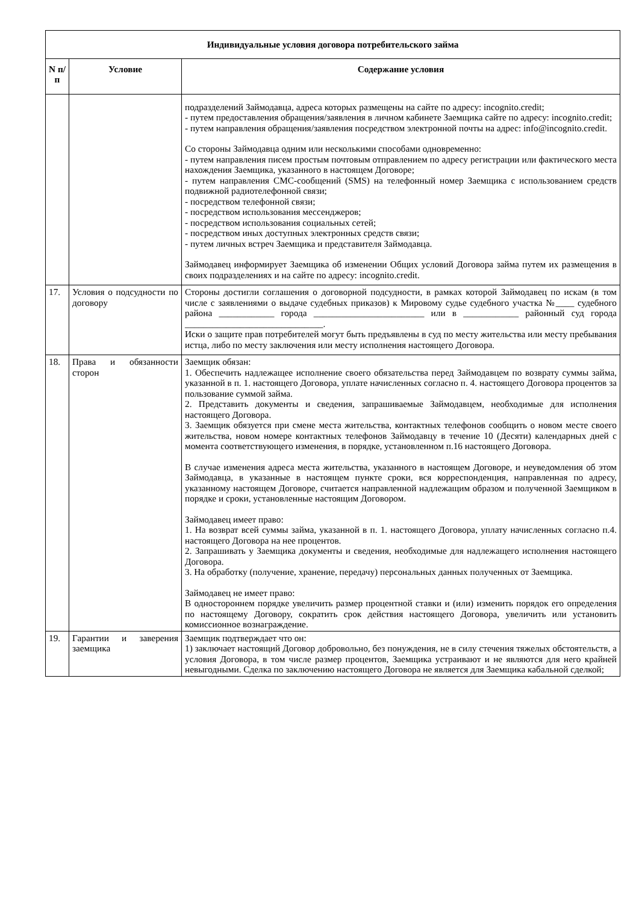| Индивидуальные условия договора потребительского займа | | |
| --- | --- | --- |
| N п/п | Условие | Содержание условия |
| | | подразделений Займодавца, адреса которых размещены на сайте по адресу: incognito.credit; - путем предоставления обращения/заявления в личном кабинете Заемщика сайте по адресу: incognito.credit; - путем направления обращения/заявления посредством электронной почты на адрес: info@incognito.credit. Со стороны Займодавца одним или несколькими способами одновременно: - путем направления писем простым почтовым отправлением по адресу регистрации или фактического места нахождения Заемщика, указанного в настоящем Договоре; - путем направления СМС-сообщений (SMS) на телефонный номер Заемщика с использованием средств подвижной радиотелефонной связи; - посредством телефонной связи; - посредством использования мессенджеров; - посредством использования социальных сетей; - посредством иных доступных электронных средств связи; - путем личных встреч Заемщика и представителя Займодавца. Займодавец информирует Заемщика об изменении Общих условий Договора займа путем их размещения в своих подразделениях и на сайте по адресу: incognito.credit. |
| 17. | Условия о подсудности по договору | Стороны достигли соглашения о договорной подсудности, в рамках которой Займодавец по искам (в том числе с заявлениями о выдаче судебных приказов) к Мировому судье судебного участка №____ судебного района ____________ города ________________________ или в ____________ районный суд города ______________________________. Иски о защите прав потребителей могут быть предъявлены в суд по месту жительства или месту пребывания истца, либо по месту заключения или месту исполнения настоящего Договора. |
| 18. | Права и обязанности сторон | Заемщик обязан: 1. Обеспечить надлежащее исполнение своего обязательства перед Займодавцем по возврату суммы займа, указанной в п. 1. настоящего Договора, уплате начисленных согласно п. 4. настоящего Договора процентов за пользование суммой займа. 2. Представить документы и сведения, запрашиваемые Займодавцем, необходимые для исполнения настоящего Договора. 3. Заемщик обязуется при смене места жительства, контактных телефонов сообщить о новом месте своего жительства, новом номере контактных телефонов Займодавцу в течение 10 (Десяти) календарных дней с момента соответствующего изменения, в порядке, установленном п.16 настоящего Договора. В случае изменения адреса места жительства, указанного в настоящем Договоре, и неуведомления об этом Займодавца, в указанные в настоящем пункте сроки, вся корреспонденция, направленная по адресу, указанному настоящем Договоре, считается направленной надлежащим образом и полученной Заемщиком в порядке и сроки, установленные настоящим Договором. Займодавец имеет право: 1. На возврат всей суммы займа, указанной в п. 1. настоящего Договора, уплату начисленных согласно п.4. настоящего Договора на нее процентов. 2. Запрашивать у Заемщика документы и сведения, необходимые для надлежащего исполнения настоящего Договора. 3. На обработку (получение, хранение, передачу) персональных данных полученных от Заемщика. Займодавец не имеет право: В одностороннем порядке увеличить размер процентной ставки и (или) изменить порядок его определения по настоящему Договору, сократить срок действия настоящего Договора, увеличить или установить комиссионное вознаграждение. |
| 19. | Гарантии и заверения заемщика | Заемщик подтверждает что он: 1) заключает настоящий Договор добровольно, без понуждения, не в силу стечения тяжелых обстоятельств, а условия Договора, в том числе размер процентов, Заемщика устраивают и не являются для него крайней невыгодными. Сделка по заключению настоящего Договора не является для Заемщика кабальной сделкой; |